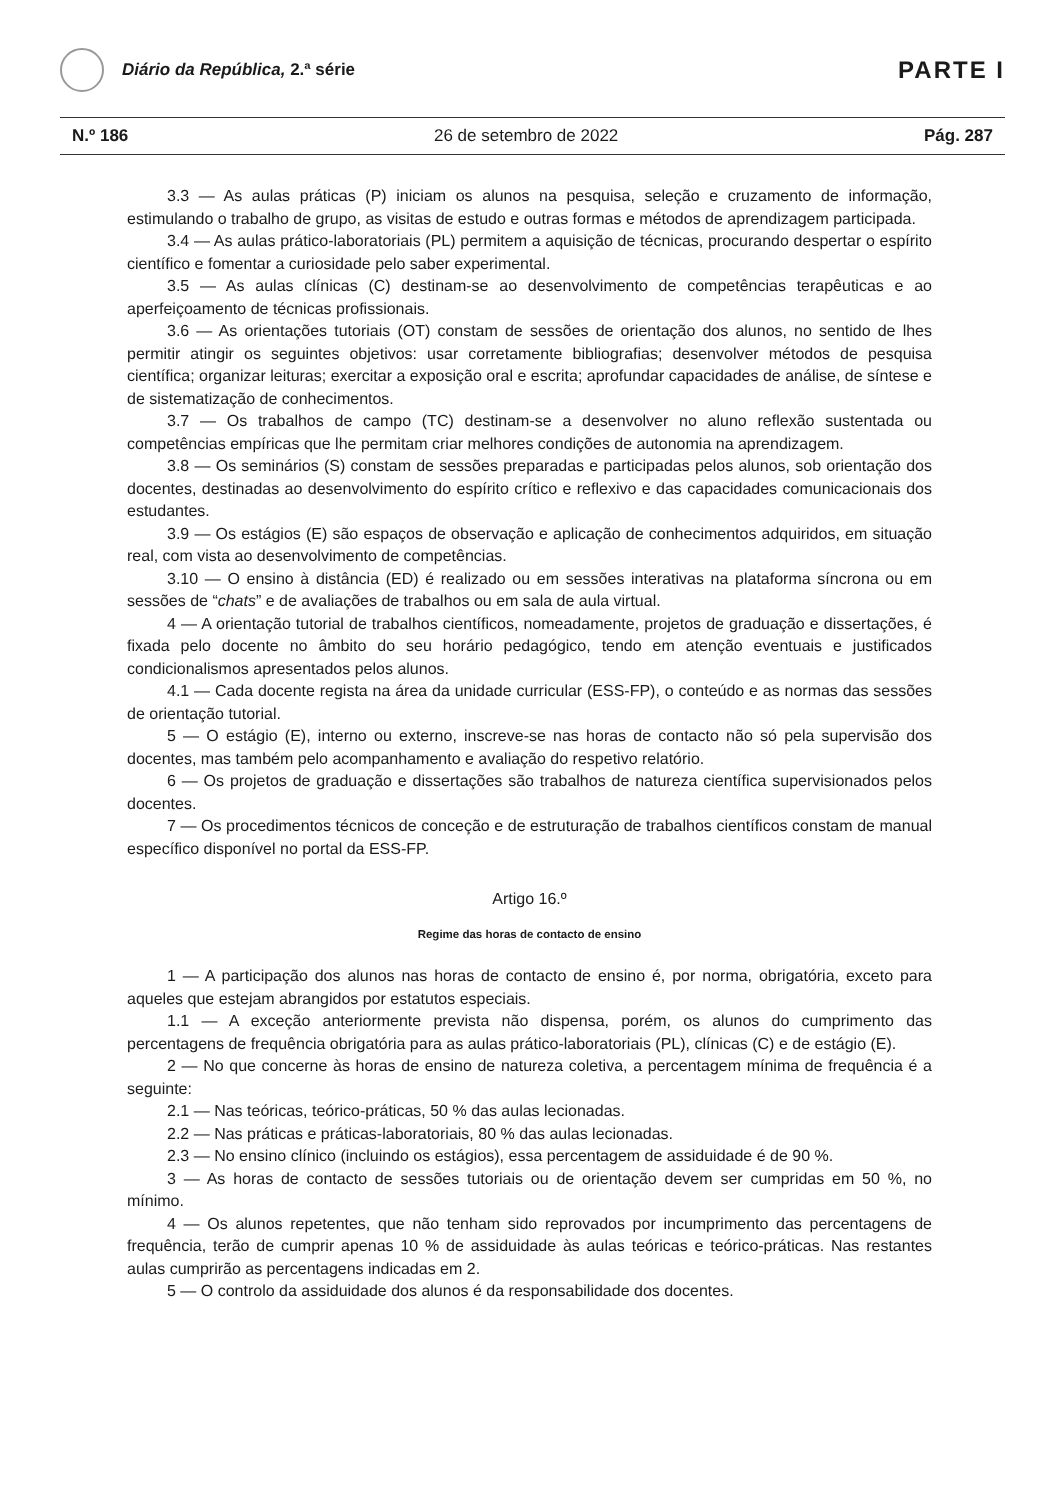Diário da República, 2.ª série
PARTE I
N.º 186 26 de setembro de 2022 Pág. 287
3.3 — As aulas práticas (P) iniciam os alunos na pesquisa, seleção e cruzamento de informação, estimulando o trabalho de grupo, as visitas de estudo e outras formas e métodos de aprendizagem participada.
3.4 — As aulas prático-laboratoriais (PL) permitem a aquisição de técnicas, procurando despertar o espírito científico e fomentar a curiosidade pelo saber experimental.
3.5 — As aulas clínicas (C) destinam-se ao desenvolvimento de competências terapêuticas e ao aperfeiçoamento de técnicas profissionais.
3.6 — As orientações tutoriais (OT) constam de sessões de orientação dos alunos, no sentido de lhes permitir atingir os seguintes objetivos: usar corretamente bibliografias; desenvolver métodos de pesquisa científica; organizar leituras; exercitar a exposição oral e escrita; aprofundar capacidades de análise, de síntese e de sistematização de conhecimentos.
3.7 — Os trabalhos de campo (TC) destinam-se a desenvolver no aluno reflexão sustentada ou competências empíricas que lhe permitam criar melhores condições de autonomia na aprendizagem.
3.8 — Os seminários (S) constam de sessões preparadas e participadas pelos alunos, sob orientação dos docentes, destinadas ao desenvolvimento do espírito crítico e reflexivo e das capacidades comunicacionais dos estudantes.
3.9 — Os estágios (E) são espaços de observação e aplicação de conhecimentos adquiridos, em situação real, com vista ao desenvolvimento de competências.
3.10 — O ensino à distância (ED) é realizado ou em sessões interativas na plataforma síncrona ou em sessões de “chats” e de avaliações de trabalhos ou em sala de aula virtual.
4 — A orientação tutorial de trabalhos científicos, nomeadamente, projetos de graduação e dissertações, é fixada pelo docente no âmbito do seu horário pedagógico, tendo em atenção eventuais e justificados condicionalismos apresentados pelos alunos.
4.1 — Cada docente regista na área da unidade curricular (ESS-FP), o conteúdo e as normas das sessões de orientação tutorial.
5 — O estágio (E), interno ou externo, inscreve-se nas horas de contacto não só pela supervisão dos docentes, mas também pelo acompanhamento e avaliação do respetivo relatório.
6 — Os projetos de graduação e dissertações são trabalhos de natureza científica supervisionados pelos docentes.
7 — Os procedimentos técnicos de conceção e de estruturação de trabalhos científicos constam de manual específico disponível no portal da ESS-FP.
Artigo 16.º
Regime das horas de contacto de ensino
1 — A participação dos alunos nas horas de contacto de ensino é, por norma, obrigatória, exceto para aqueles que estejam abrangidos por estatutos especiais.
1.1 — A exceção anteriormente prevista não dispensa, porém, os alunos do cumprimento das percentagens de frequência obrigatória para as aulas prático-laboratoriais (PL), clínicas (C) e de estágio (E).
2 — No que concerne às horas de ensino de natureza coletiva, a percentagem mínima de frequência é a seguinte:
2.1 — Nas teóricas, teórico-práticas, 50 % das aulas lecionadas.
2.2 — Nas práticas e práticas-laboratoriais, 80 % das aulas lecionadas.
2.3 — No ensino clínico (incluindo os estágios), essa percentagem de assiduidade é de 90 %.
3 — As horas de contacto de sessões tutoriais ou de orientação devem ser cumpridas em 50 %, no mínimo.
4 — Os alunos repetentes, que não tenham sido reprovados por incumprimento das percentagens de frequência, terão de cumprir apenas 10 % de assiduidade às aulas teóricas e teórico-práticas. Nas restantes aulas cumprirão as percentagens indicadas em 2.
5 — O controlo da assiduidade dos alunos é da responsabilidade dos docentes.